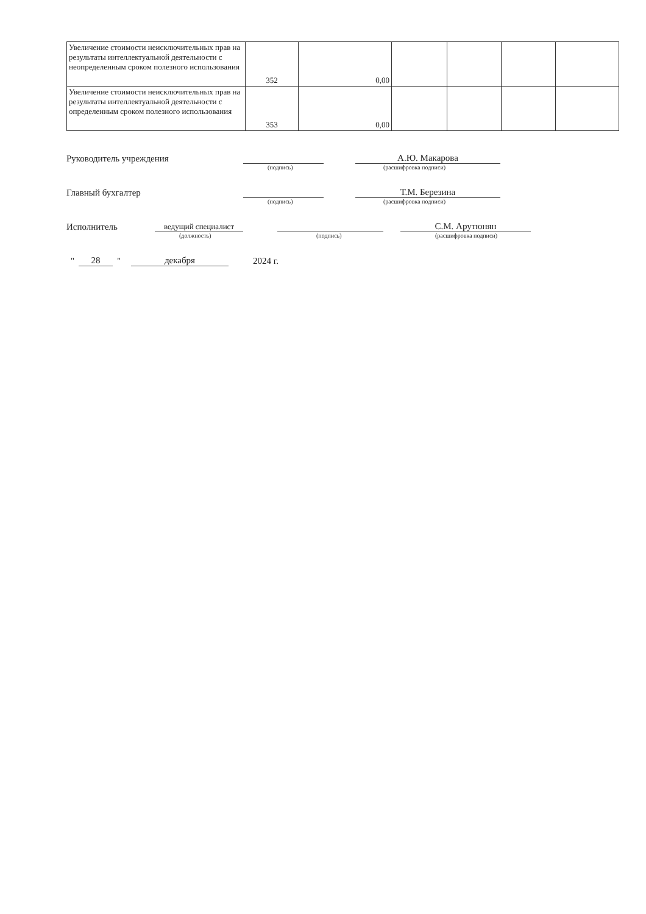| Увеличение стоимости неисключительных прав на результаты интеллектуальной деятельности с неопределенным сроком полезного использования | 352 | 0,00 | | | | |
| Увеличение стоимости неисключительных прав на результаты интеллектуальной деятельности с определенным сроком полезного использования | 353 | 0,00 | | | | |
Руководитель учреждения А.Ю. Макарова
(подпись) (расшифровка подписи)
Главный бухгалтер Т.М. Березина
(подпись) (расшифровка подписи)
Исполнитель ведущий специалист С.М. Арутюнян
(должность) (подпись) (расшифровка подписи)
" 28 " декабря 2024 г.